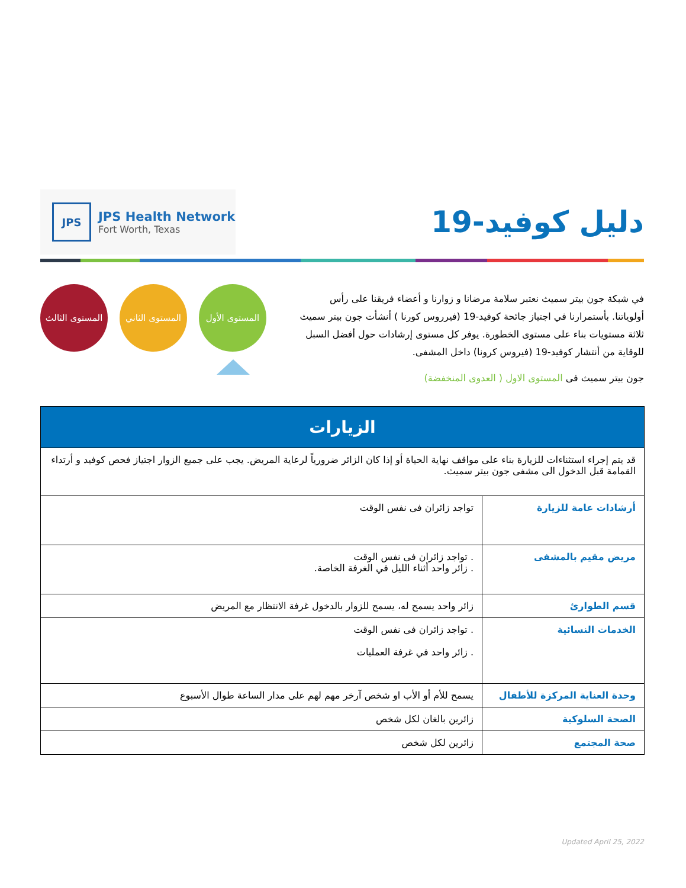JPS
JPS Health Network
Fort Worth, Texas
دليل كوفيد-19
المستوى الثالث
المستوى الثاني
المستوى الأول
في شبكة جون بيتر سميث نعتبر سلامة مرضانا و زوارنا و أعضاء فريقنا على رأس أولوياتنا. بأستمرارنا في اجتياز جائحة كوفيد-19 (فيرروس كورنا ) أنشأت جون بيتر سميث ثلاثة مستويات بناء على مستوى الخطورة. يوفر كل مستوى إرشادات حول أفضل السبل للوقاية من أنتشار كوفيد-19 (فيروس كرونا) داخل المشفى.
جون بيتر سميث فى المستوى الاول ( العدوى المنخفضة)
| الزيارات | |
| --- | --- |
| قد يتم إجراء استثناءات للزيارة بناء على مواقف نهاية الحياة أو إذا كان الزائر ضرورياً لرعاية المريض. يجب على جميع الزوار اجتياز فحص كوفيد و أرتداء القمامة قبل الدخول الى مشفى جون بيتر سميث. | |
| أرشادات عامة للزيارة | تواجد زائران فى نفس الوقت |
| مريض مقيم بالمشفى | . تواجد زائران فى نفس الوقت . زائر واحد أثناء الليل في الغرفة الخاصة. |
| قسم الطوارئ | زائر واحد يسمح له، يسمح للزوار بالدخول غرفة الانتظار مع المريض |
| الخدمات النسائية | . تواجد زائران فى نفس الوقت . زائر واحد في غرفة العمليات |
| وحدة العناية المركزة للأطفال | يسمح للأم أو الأب او شخص آرخر مهم لهم على مدار الساعة طوال الأسبوع |
| الصحة السلوكية | زائرين بالغان لكل شخص |
| صحة المجتمع | زائرين لكل شخص |
Updated April 25, 2022